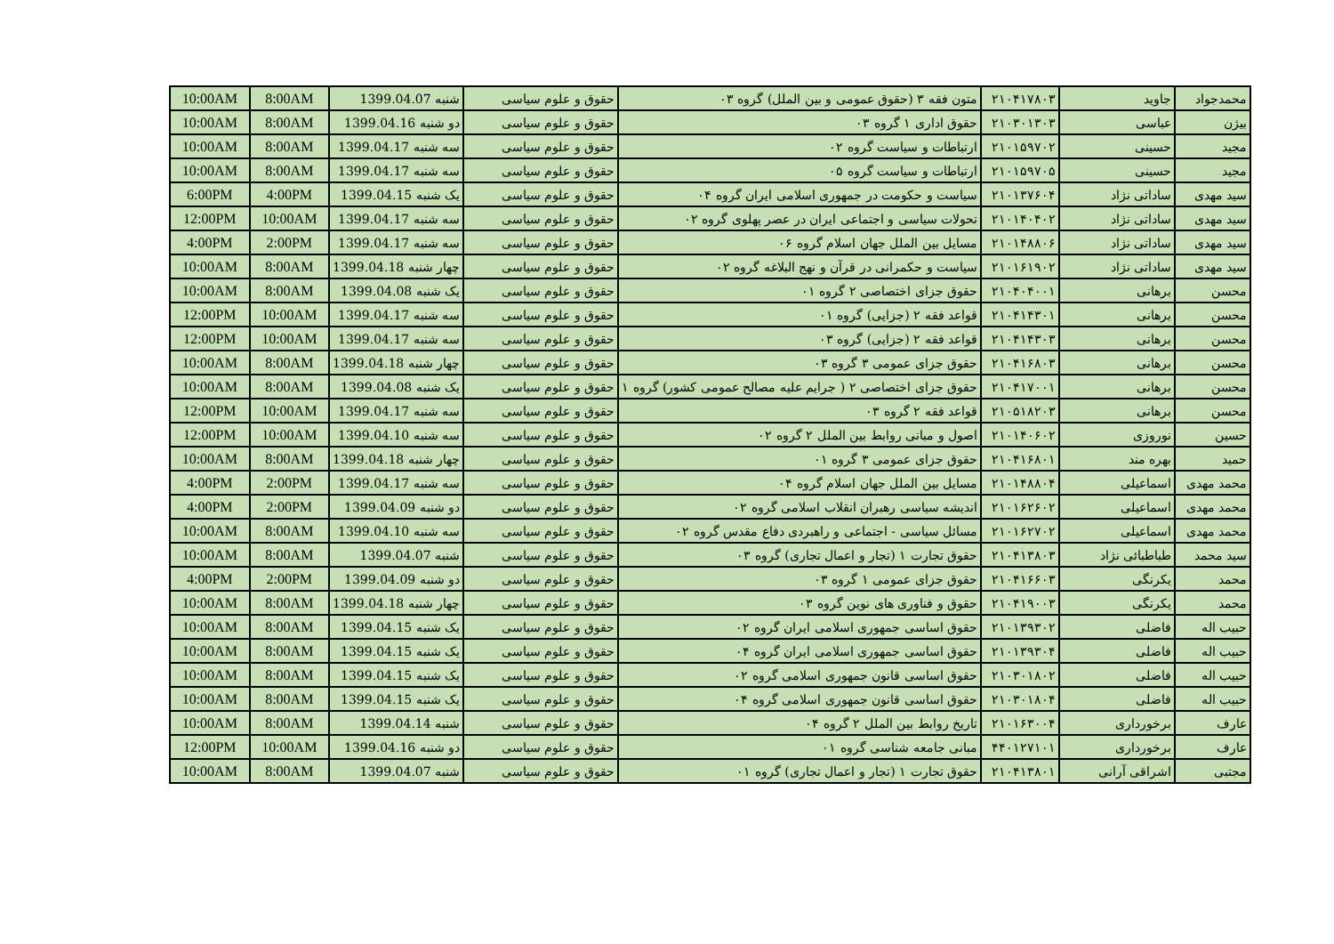| محمدجواد | جاوید | ۲۱۰۴۱۷۸۰۳ | متون فقه ۳ (حقوق عمومی و بین الملل) گروه ۰۳ | حقوق و علوم سیاسی | شنبه 1399.04.07 | 8:00AM | 10:00AM |
| بیژن | عباسی | ۲۱۰۳۰۱۳۰۳ | حقوق اداری ۱ گروه ۰۳ | حقوق و علوم سیاسی | دو شنبه 1399.04.16 | 8:00AM | 10:00AM |
| مجید | حسینی | ۲۱۰۱۵۹۷۰۲ | ارتباطات و سیاست گروه ۰۲ | حقوق و علوم سیاسی | سه شنبه 1399.04.17 | 8:00AM | 10:00AM |
| مجید | حسینی | ۲۱۰۱۵۹۷۰۵ | ارتباطات و سیاست گروه ۰۵ | حقوق و علوم سیاسی | سه شنبه 1399.04.17 | 8:00AM | 10:00AM |
| سید مهدی | ساداتی نژاد | ۲۱۰۱۳۷۶۰۴ | سیاست و حکومت در جمهوری اسلامی ایران گروه ۰۴ | حقوق و علوم سیاسی | یک شنبه 1399.04.15 | 4:00PM | 6:00PM |
| سید مهدی | ساداتی نژاد | ۲۱۰۱۴۰۴۰۲ | تحولات سیاسی و اجتماعی ایران در عصر پهلوی گروه ۰۲ | حقوق و علوم سیاسی | سه شنبه 1399.04.17 | 10:00AM | 12:00PM |
| سید مهدی | ساداتی نژاد | ۲۱۰۱۴۸۸۰۶ | مسایل بین الملل جهان اسلام گروه ۰۶ | حقوق و علوم سیاسی | سه شنبه 1399.04.17 | 2:00PM | 4:00PM |
| سید مهدی | ساداتی نژاد | ۲۱۰۱۶۱۹۰۲ | سیاست و حکمرانی در قرآن و نهج البلاغه گروه ۰۲ | حقوق و علوم سیاسی | چهار شنبه 1399.04.18 | 8:00AM | 10:00AM |
| محسن | برهانی | ۲۱۰۴۰۴۰۰۱ | حقوق جزای اختصاصی ۲ گروه ۰۱ | حقوق و علوم سیاسی | یک شنبه 1399.04.08 | 8:00AM | 10:00AM |
| محسن | برهانی | ۲۱۰۴۱۴۳۰۱ | قواعد فقه ۲ (جزایی) گروه ۰۱ | حقوق و علوم سیاسی | سه شنبه 1399.04.17 | 10:00AM | 12:00PM |
| محسن | برهانی | ۲۱۰۴۱۴۳۰۳ | قواعد فقه ۲ (جزایی) گروه ۰۳ | حقوق و علوم سیاسی | سه شنبه 1399.04.17 | 10:00AM | 12:00PM |
| محسن | برهانی | ۲۱۰۴۱۶۸۰۳ | حقوق جزای عمومی ۳ گروه ۰۳ | حقوق و علوم سیاسی | چهار شنبه 1399.04.18 | 8:00AM | 10:00AM |
| محسن | برهانی | ۲۱۰۴۱۷۰۰۱ | حقوق جزای اختصاصی ۲ ( جرایم علیه مصالح عمومی کشور) گروه ۱ | حقوق و علوم سیاسی | یک شنبه 1399.04.08 | 8:00AM | 10:00AM |
| محسن | برهانی | ۲۱۰۵۱۸۲۰۳ | قواعد فقه ۲ گروه ۰۳ | حقوق و علوم سیاسی | سه شنبه 1399.04.17 | 10:00AM | 12:00PM |
| حسین | نوروزی | ۲۱۰۱۴۰۶۰۲ | اصول و مبانی روابط بین الملل ۲ گروه ۰۲ | حقوق و علوم سیاسی | سه شنبه 1399.04.10 | 10:00AM | 12:00PM |
| حمید | بهره مند | ۲۱۰۴۱۶۸۰۱ | حقوق جزای عمومی ۳ گروه ۰۱ | حقوق و علوم سیاسی | چهار شنبه 1399.04.18 | 8:00AM | 10:00AM |
| محمد مهدی | اسماعیلی | ۲۱۰۱۴۸۸۰۴ | مسایل بین الملل جهان اسلام گروه ۰۴ | حقوق و علوم سیاسی | سه شنبه 1399.04.17 | 2:00PM | 4:00PM |
| محمد مهدی | اسماعیلی | ۲۱۰۱۶۲۶۰۲ | اندیشه سیاسی رهبران انقلاب اسلامی گروه ۰۲ | حقوق و علوم سیاسی | دو شنبه 1399.04.09 | 2:00PM | 4:00PM |
| محمد مهدی | اسماعیلی | ۲۱۰۱۶۲۷۰۲ | مسائل سیاسی - اجتماعی و راهبردی دفاع مقدس گروه ۰۲ | حقوق و علوم سیاسی | سه شنبه 1399.04.10 | 8:00AM | 10:00AM |
| سید محمد | طباطبائی نژاد | ۲۱۰۴۱۳۸۰۳ | حقوق تجارت ۱ (تجار و اعمال تجاری) گروه ۰۳ | حقوق و علوم سیاسی | شنبه 1399.04.07 | 8:00AM | 10:00AM |
| محمد | یکرنگی | ۲۱۰۴۱۶۶۰۳ | حقوق جزای عمومی ۱ گروه ۰۳ | حقوق و علوم سیاسی | دو شنبه 1399.04.09 | 2:00PM | 4:00PM |
| محمد | یکرنگی | ۲۱۰۴۱۹۰۰۳ | حقوق و فناوری های نوین گروه ۰۳ | حقوق و علوم سیاسی | چهار شنبه 1399.04.18 | 8:00AM | 10:00AM |
| حبیب اله | فاضلی | ۲۱۰۱۳۹۳۰۲ | حقوق اساسی جمهوری اسلامی ایران گروه ۰۲ | حقوق و علوم سیاسی | یک شنبه 1399.04.15 | 8:00AM | 10:00AM |
| حبیب اله | فاضلی | ۲۱۰۱۳۹۳۰۴ | حقوق اساسی جمهوری اسلامی ایران گروه ۰۴ | حقوق و علوم سیاسی | یک شنبه 1399.04.15 | 8:00AM | 10:00AM |
| حبیب اله | فاضلی | ۲۱۰۳۰۱۸۰۲ | حقوق اساسی قانون جمهوری اسلامی گروه ۰۲ | حقوق و علوم سیاسی | یک شنبه 1399.04.15 | 8:00AM | 10:00AM |
| حبیب اله | فاضلی | ۲۱۰۳۰۱۸۰۴ | حقوق اساسی قانون جمهوری اسلامی گروه ۰۴ | حقوق و علوم سیاسی | یک شنبه 1399.04.15 | 8:00AM | 10:00AM |
| عارف | برخورداری | ۲۱۰۱۶۳۰۰۴ | تاریخ روابط بین الملل ۲ گروه ۰۴ | حقوق و علوم سیاسی | شنبه 1399.04.14 | 8:00AM | 10:00AM |
| عارف | برخورداری | ۴۴۰۱۲۷۱۰۱ | مبانی جامعه شناسی گروه ۰۱ | حقوق و علوم سیاسی | دو شنبه 1399.04.16 | 10:00AM | 12:00PM |
| مجتبی | اشراقی آرانی | ۲۱۰۴۱۳۸۰۱ | حقوق تجارت ۱ (تجار و اعمال تجاری) گروه ۰۱ | حقوق و علوم سیاسی | شنبه 1399.04.07 | 8:00AM | 10:00AM |